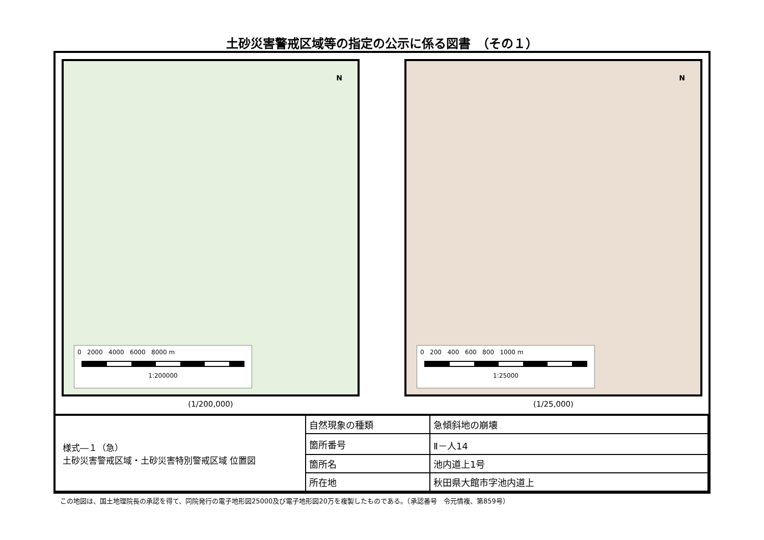土砂災害警戒区域等の指定の公示に係る図書　（その１）
N
0 2000 4000 6000 8000 m
1:200000
(1/200,000)
N
0 200 400 600 800 1000 m
1:25000
(1/25,000)
| 様式―１（急） 土砂災害警戒区域・土砂災害特別警戒区域 位置図 | 自然現象の種類 | 急傾斜地の崩壊 |
| | 箇所番号 | Ⅱ－人14 |
| | 箇所名 | 池内道上1号 |
| | 所在地 | 秋田県大館市字池内道上 |
この地図は、国土地理院長の承認を得て、同院発行の電子地形図25000及び電子地形図20万を複製したものである。（承認番号　令元情複、第859号）